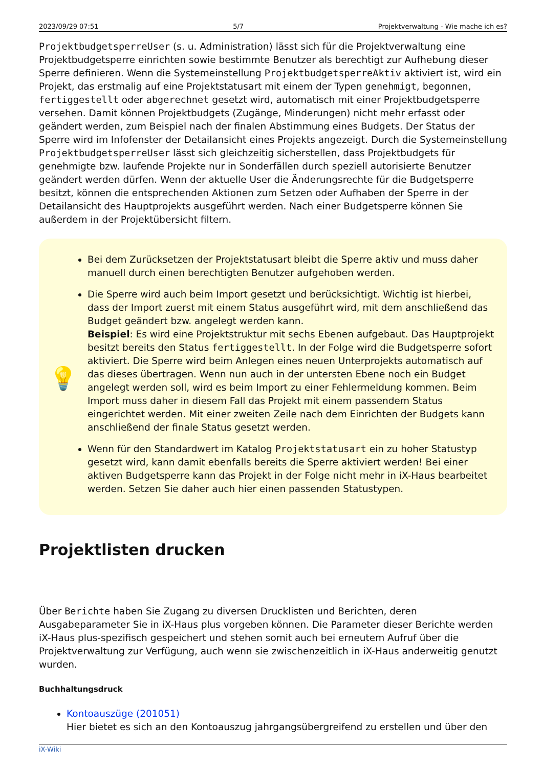2023/09/29 07:51 5/7 Projektverwaltung - Wie mache ich es?
ProjektbudgetsperreUser (s. u. Administration) lässt sich für die Projektverwaltung eine Projektbudgetsperre einrichten sowie bestimmte Benutzer als berechtigt zur Aufhebung dieser Sperre definieren. Wenn die Systemeinstellung ProjektbudgetsperreAktiv aktiviert ist, wird ein Projekt, das erstmalig auf eine Projektstatusart mit einem der Typen genehmigt, begonnen, fertiggestellt oder abgerechnet gesetzt wird, automatisch mit einer Projektbudgetsperre versehen. Damit können Projektbudgets (Zugänge, Minderungen) nicht mehr erfasst oder geändert werden, zum Beispiel nach der finalen Abstimmung eines Budgets. Der Status der Sperre wird im Infofenster der Detailansicht eines Projekts angezeigt. Durch die Systemeinstellung ProjektbudgetsperreUser lässt sich gleichzeitig sicherstellen, dass Projektbudgets für genehmigte bzw. laufende Projekte nur in Sonderfällen durch speziell autorisierte Benutzer geändert werden dürfen. Wenn der aktuelle User die Änderungsrechte für die Budgetsperre besitzt, können die entsprechenden Aktionen zum Setzen oder Aufhaben der Sperre in der Detailansicht des Hauptprojekts ausgeführt werden. Nach einer Budgetsperre können Sie außerdem in der Projektübersicht filtern.
💡
Bei dem Zurücksetzen der Projektstatusart bleibt die Sperre aktiv und muss daher manuell durch einen berechtigten Benutzer aufgehoben werden.
Die Sperre wird auch beim Import gesetzt und berücksichtigt. Wichtig ist hierbei, dass der Import zuerst mit einem Status ausgeführt wird, mit dem anschließend das Budget geändert bzw. angelegt werden kann.
Beispiel: Es wird eine Projektstruktur mit sechs Ebenen aufgebaut. Das Hauptprojekt besitzt bereits den Status fertiggestellt. In der Folge wird die Budgetsperre sofort aktiviert. Die Sperre wird beim Anlegen eines neuen Unterprojekts automatisch auf das dieses übertragen. Wenn nun auch in der untersten Ebene noch ein Budget angelegt werden soll, wird es beim Import zu einer Fehlermeldung kommen. Beim Import muss daher in diesem Fall das Projekt mit einem passendem Status eingerichtet werden. Mit einer zweiten Zeile nach dem Einrichten der Budgets kann anschließend der finale Status gesetzt werden.
Wenn für den Standardwert im Katalog Projektstatusart ein zu hoher Statustyp gesetzt wird, kann damit ebenfalls bereits die Sperre aktiviert werden! Bei einer aktiven Budgetsperre kann das Projekt in der Folge nicht mehr in iX-Haus bearbeitet werden. Setzen Sie daher auch hier einen passenden Statustypen.
Projektlisten drucken
Über Berichte haben Sie Zugang zu diversen Drucklisten und Berichten, deren Ausgabeparameter Sie in iX-Haus plus vorgeben können. Die Parameter dieser Berichte werden iX-Haus plus-spezifisch gespeichert und stehen somit auch bei erneutem Aufruf über die Projektverwaltung zur Verfügung, auch wenn sie zwischenzeitlich in iX-Haus anderweitig genutzt wurden.
Buchhaltungsdruck
Kontoauszüge (201051)
Hier bietet es sich an den Kontoauszug jahrgangsübergreifend zu erstellen und über den
iX-Wiki